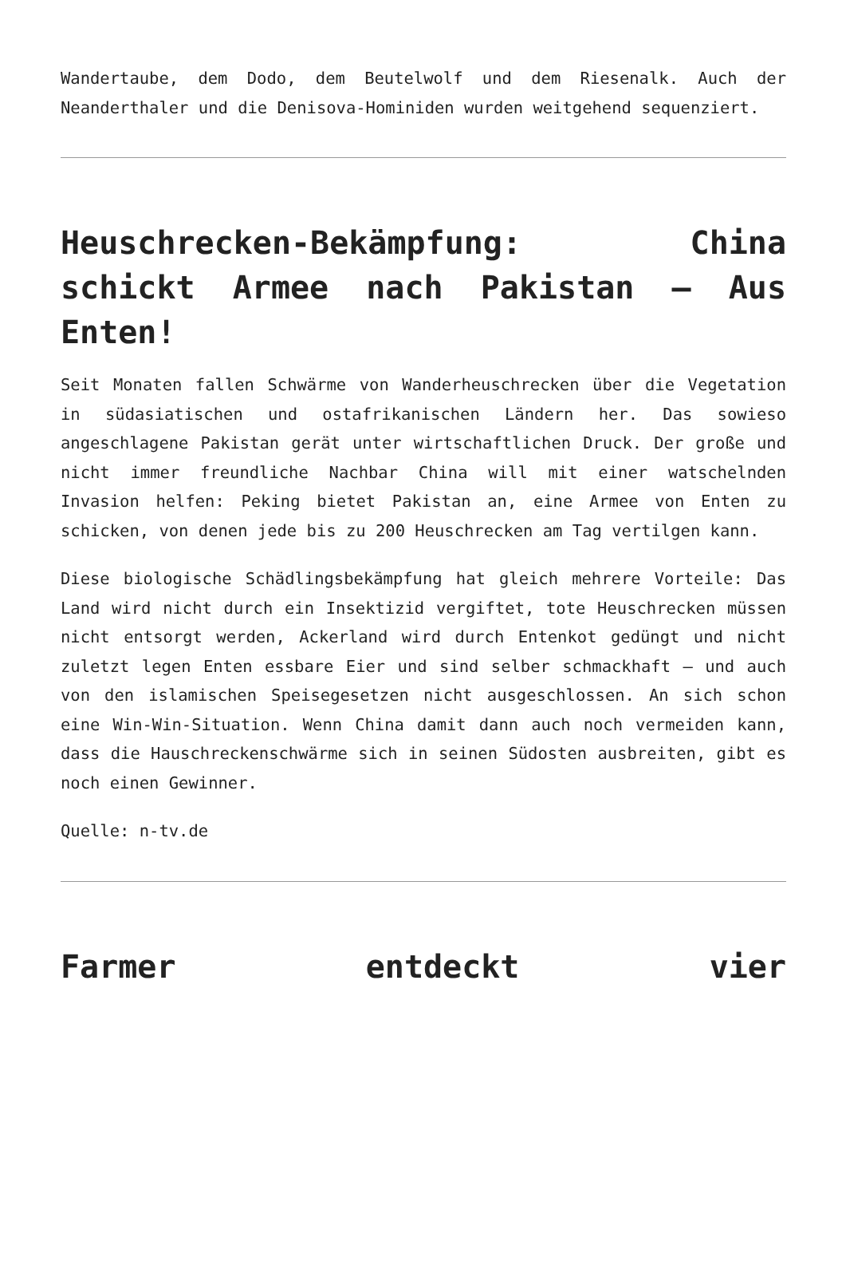Wandertaube, dem Dodo, dem Beutelwolf und dem Riesenalk. Auch der Neanderthaler und die Denisova-Hominiden wurden weitgehend sequenziert.
Heuschrecken-Bekämpfung: China schickt Armee nach Pakistan – Aus Enten!
Seit Monaten fallen Schwärme von Wanderheuschrecken über die Vegetation in südasiatischen und ostafrikanischen Ländern her. Das sowieso angeschlagene Pakistan gerät unter wirtschaftlichen Druck. Der große und nicht immer freundliche Nachbar China will mit einer watschelnden Invasion helfen: Peking bietet Pakistan an, eine Armee von Enten zu schicken, von denen jede bis zu 200 Heuschrecken am Tag vertilgen kann.
Diese biologische Schädlingsbekämpfung hat gleich mehrere Vorteile: Das Land wird nicht durch ein Insektizid vergiftet, tote Heuschrecken müssen nicht entsorgt werden, Ackerland wird durch Entenkot gedüngt und nicht zuletzt legen Enten essbare Eier und sind selber schmackhaft – und auch von den islamischen Speisegesetzen nicht ausgeschlossen. An sich schon eine Win-Win-Situation. Wenn China damit dann auch noch vermeiden kann, dass die Hauschreckenschwärme sich in seinen Südosten ausbreiten, gibt es noch einen Gewinner.
Quelle: n-tv.de
Farmer entdeckt vier